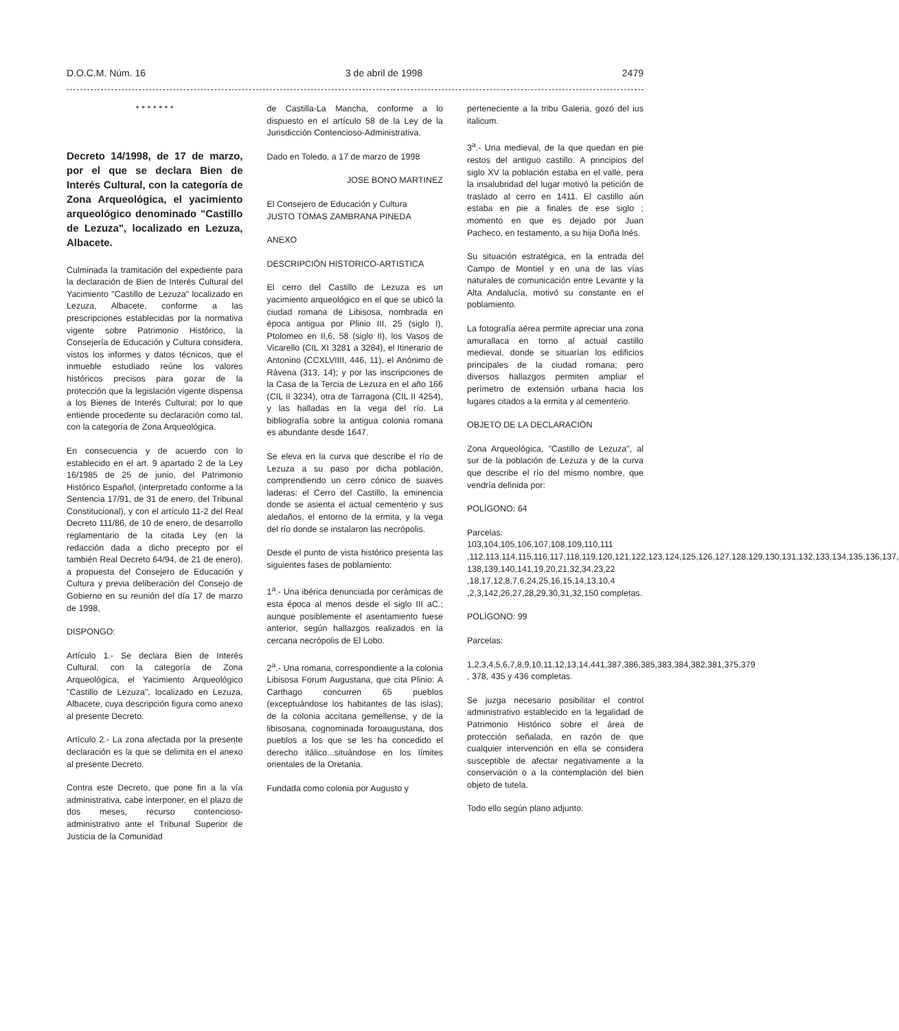D.O.C.M. Núm. 16 3 de abril de 1998 2479
* * * * * * *
Decreto 14/1998, de 17 de marzo, por el que se declara Bien de Interés Cultural, con la categoría de Zona Arqueológica, el yacimiento arqueológico denominado "Castillo de Lezuza", localizado en Lezuza, Albacete.
Culminada la tramitación del expediente para la declaración de Bien de Interés Cultural del Yacimiento "Castillo de Lezuza" localizado en Lezuza, Albacete, conforme a las prescripciones establecidas por la normativa vigente sobre Patrimonio Histórico, la Consejería de Educación y Cultura considera, vistos los informes y datos técnicos, que el inmueble estudiado reúne los valores históricos precisos para gozar de la protección que la legislación vigente dispensa a los Bienes de Interés Cultural; por lo que entiende procedente su declaración como tal, con la categoría de Zona Arqueológica.
En consecuencia y de acuerdo con lo establecido en el art. 9 apartado 2 de la Ley 16/1985 de 25 de junio, del Patrimonio Histórico Español, (interpretado conforme a la Sentencia 17/91, de 31 de enero, del Tribunal Constitucional), y con el artículo 11-2 del Real Decreto 111/86, de 10 de enero, de desarrollo reglamentario de la citada Ley (en la redacción dada a dicho precepto por el también Real Decreto 64/94, de 21 de enero), a propuesta del Consejero de Educación y Cultura y previa deliberación del Consejo de Gobierno en su reunión del día 17 de marzo de 1998,
DISPONGO:
Artículo 1.- Se declara Bien de Interés Cultural, con la categoría de Zona Arqueológica, el Yacimiento Arqueológico "Castillo de Lezuza", localizado en Lezuza, Albacete, cuya descripción figura como anexo al presente Decreto.
Artículo 2.- La zona afectada por la presente declaración es la que se delimita en el anexo al presente Decreto.
Contra este Decreto, que pone fin a la vía administrativa, cabe interponer, en el plazo de dos meses, recurso contencioso-administrativo ante el Tribunal Superior de Justicia de la Comunidad
de Castilla-La Mancha, conforme a lo dispuesto en el artículo 58 de la Ley de la Jurisdicción Contencioso-Administrativa.
Dado en Toledo, a 17 de marzo de 1998
JOSE BONO MARTINEZ
El Consejero de Educación y Cultura
JUSTO TOMAS ZAMBRANA PINEDA
ANEXO
DESCRIPCIÓN HISTORICO-ARTISTICA
El cerro del Castillo de Lezuza es un yacimiento arqueológico en el que se ubicó la ciudad romana de Libisosa, nombrada en época antigua por Plinio III, 25 (siglo I), Ptolomeo en II,6, 58 (siglo II), los Vasos de Vicarello (CIL XI 3281 a 3284), el Itinerario de Antonino (CCXLVIIII, 446, 11), el Anónimo de Rávena (313, 14); y por las inscripciones de la Casa de la Tercia de Lezuza en el año 166 (CIL II 3234), otra de Tarragona (CIL II 4254), y las halladas en la vega del río. La bibliografía sobre la antigua colonia romana es abundante desde 1647.
Se eleva en la curva que describe el río de Lezuza a su paso por dicha población, comprendiendo un cerro cónico de suaves laderas: el Cerro del Castillo, la eminencia donde se asienta el actual cementerio y sus aledaños, el entorno de la ermita, y la vega del río donde se instalaron las necrópolis.
Desde el punto de vista histórico presenta las siguientes fases de poblamiento:
1<sup>a</sup>.- Una ibérica denunciada por cerámicas de esta época al menos desde el siglo III aC.; aunque posiblemente el asentamiento fuese anterior, según hallazgos realizados en la cercana necrópolis de El Lobo.
2<sup>a</sup>.- Una romana, correspondiente a la colonia Libisosa Forum Augustana, que cita Plinio: A Carthago concurren 65 pueblos (exceptuándose los habitantes de las islas); de la colonia accitana gemellense, y de la libisosana, cognominada foroaugustana, dos pueblos a los que se les ha concedido el derecho itálico...situándose en los límites orientales de la Oretania.
Fundada como colonia por Augusto y
perteneciente a la tribu Galeria, gozó del ius italicum.
3<sup>a</sup>.- Una medieval, de la que quedan en pie restos del antiguo castillo. A principios del siglo XV la población estaba en el valle, pera la insalubridad del lugar motivó la petición de traslado al cerro en 1411. El castillo aún estaba en pie a finales de ese siglo ; momento en que es dejado por Juan Pacheco, en testamento, a su hija Doña Inés.
Su situación estratégica, en la entrada del Campo de Montiel y en una de las vías naturales de comunicación entre Levante y la Alta Andalucía, motivó su constante en el poblamiento.
La fotografía aérea permite apreciar una zona amurallaca en torno al actual castillo medieval, donde se situarían los edificios principales de la ciudad romana; pero diversos hallazgos permiten ampliar el perímetro de extensión urbana hacia los lugares citados a la ermita y al cementerio.
OBJETO DE LA DECLARACIÓN
Zona Arqueológica, "Castillo de Lezuza", al sur de la población de Lezuza y de la curva que describe el río del mismo nombre, que vendría definida por:
POLÍGONO: 64
Parcelas:
103,104,105,106,107,108,109,110,111 ,112,113,114,115,116,117,118,119,120,121,122,123,124,125,126,127,128,129,130,131,132,133,134,135,136,137, 138,139,140,141,19,20,21,32,34,23,22 ,18,17,12,8,7,6,24,25,16,15,14,13,10,4 ,2,3,142,26,27,28,29,30,31,32,150 completas.
POLÍGONO: 99
Parcelas:
1,2,3,4,5,6,7,8,9,10,11,12,13,14,441,387,386,385,383,384,382,381,375,379 , 378, 435 y 436 completas.
Se juzga necesario posibilitar el control administrativo establecido en la legalidad de Patrimonio Histórico sobre el área de protección señalada, en razón de que cualquier intervención en ella se considera susceptible de afectar negativamente a la conservación o a la contemplación del bien objeto de tutela.
Todo ello según plano adjunto.